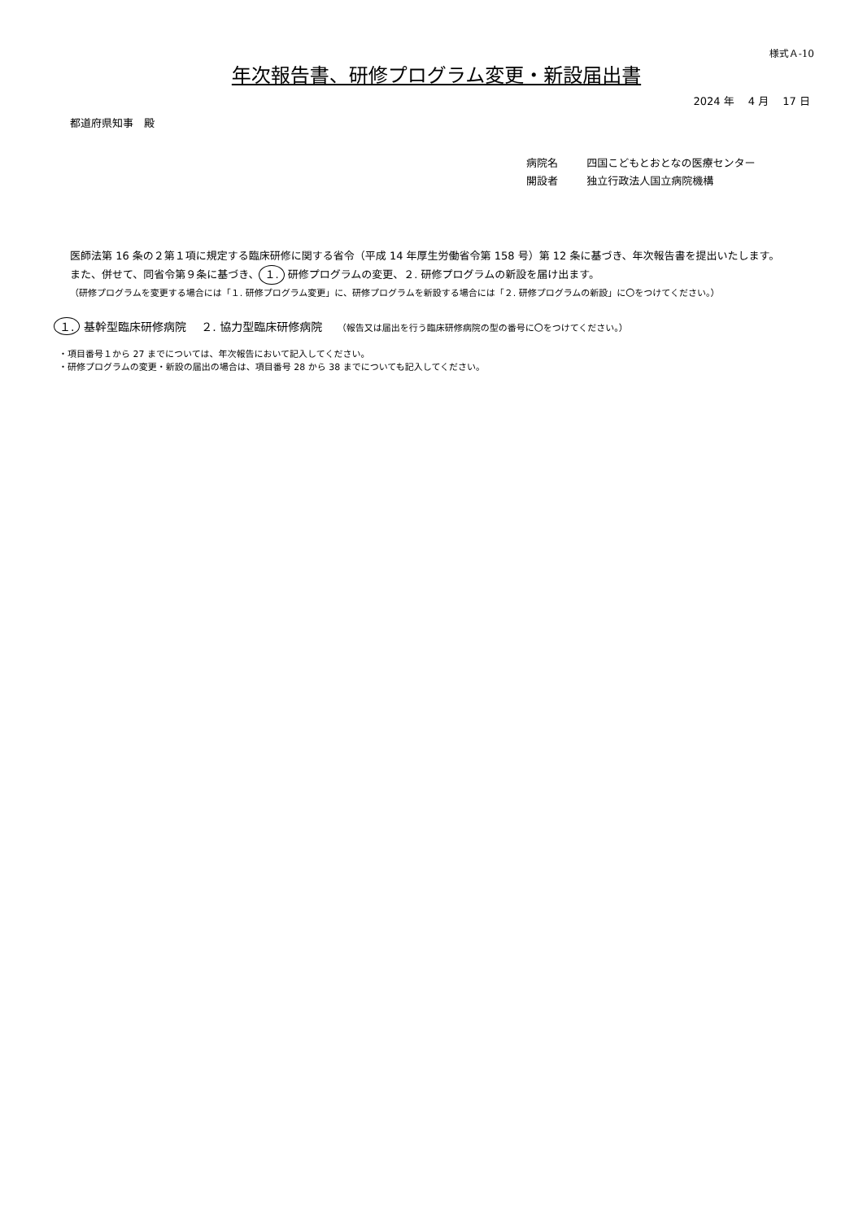様式Ａ-10
年次報告書、研修プログラム変更・新設届出書
2024 年　 4 月　 17 日
都道府県知事　殿
病院名 四国こどもとおとなの医療センター
開設者 独立行政法人国立病院機構
医師法第 16 条の２第１項に規定する臨床研修に関する省令（平成 14 年厚生労働省令第 158 号）第 12 条に基づき、年次報告書を提出いたします。
また、併せて、同省令第９条に基づき、 １. 研修プログラムの変更、２. 研修プログラムの新設を届け出ます。
（研修プログラムを変更する場合には「１. 研修プログラム変更」に、研修プログラムを新設する場合には「２. 研修プログラムの新設」に〇をつけてください。）
１. 基幹型臨床研修病院　 ２. 協力型臨床研修病院　 （報告又は届出を行う臨床研修病院の型の番号に〇をつけてください。）
・項目番号１から 27 までについては、年次報告において記入してください。
・研修プログラムの変更・新設の届出の場合は、項目番号 28 から 38 までについても記入してください。